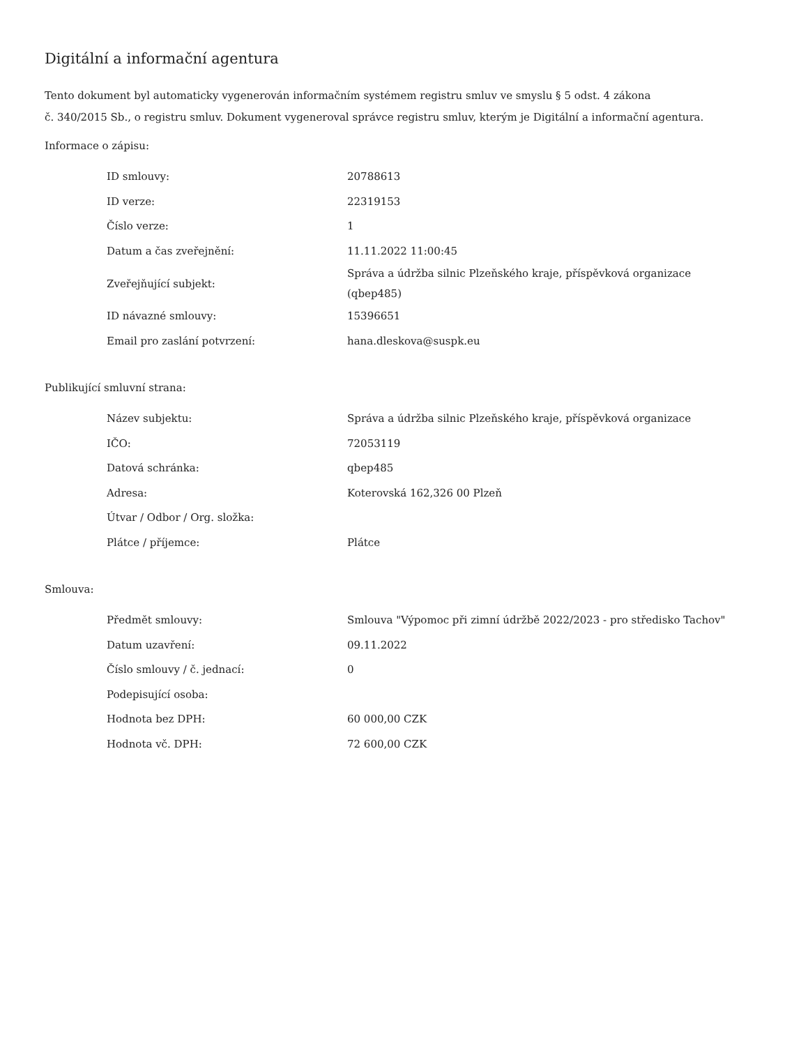Digitální a informační agentura
Tento dokument byl automaticky vygenerován informačním systémem registru smluv ve smyslu § 5 odst. 4 zákona
č. 340/2015 Sb., o registru smluv. Dokument vygeneroval správce registru smluv, kterým je Digitální a informační agentura.
Informace o zápisu:
| ID smlouvy: | 20788613 |
| ID verze: | 22319153 |
| Číslo verze: | 1 |
| Datum a čas zveřejnění: | 11.11.2022 11:00:45 |
| Zveřejňující subjekt: | Správa a údržba silnic Plzeňského kraje, příspěvková organizace (qbep485) |
| ID návazné smlouvy: | 15396651 |
| Email pro zaslání potvrzení: | hana.dleskova@suspk.eu |
Publikující smluvní strana:
| Název subjektu: | Správa a údržba silnic Plzeňského kraje, příspěvková organizace |
| IČO: | 72053119 |
| Datová schránka: | qbep485 |
| Adresa: | Koterovská 162,326 00 Plzeň |
| Útvar / Odbor / Org. složka: | |
| Plátce / příjemce: | Plátce |
Smlouva:
| Předmět smlouvy: | Smlouva "Výpomoc při zimní údržbě 2022/2023 - pro středisko Tachov" |
| Datum uzavření: | 09.11.2022 |
| Číslo smlouvy / č. jednací: | 0 |
| Podepisující osoba: | |
| Hodnota bez DPH: | 60 000,00 CZK |
| Hodnota vč. DPH: | 72 600,00 CZK |